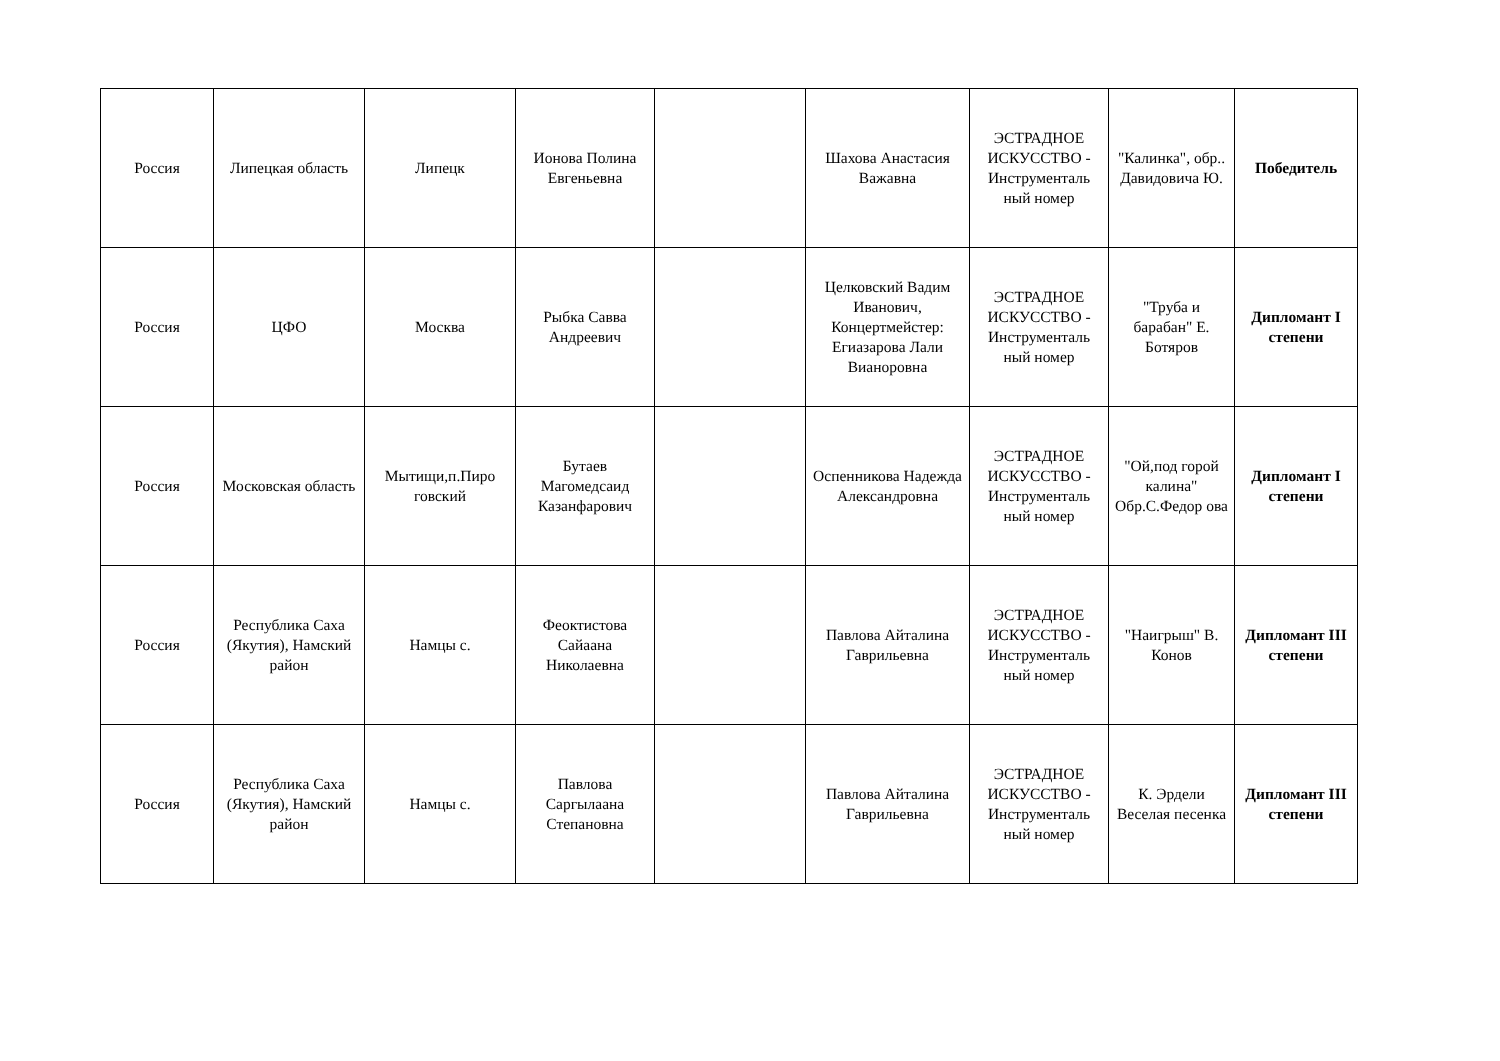| Россия | Липецкая область | Липецк | Ионова Полина Евгеньевна | | Шахова Анастасия Важавна | ЭСТРАДНОЕ ИСКУССТВО - Инструменталь ный номер | "Калинка", обр.. Давидовича Ю. | Победитель |
| Россия | ЦФО | Москва | Рыбка Савва Андреевич | | Целковский Вадим Иванович, Концертмейстер: Егиазарова Лали Вианоровна | ЭСТРАДНОЕ ИСКУССТВО - Инструменталь ный номер | "Труба и барабан" Е. Ботяров | Дипломант I степени |
| Россия | Московская область | Мытищи,п.Пиро говский | Бутаев Магомедсаид Казанфарович | | Оспенникова Надежда Александровна | ЭСТРАДНОЕ ИСКУССТВО - Инструменталь ный номер | "Ой,под горой калина" Обр.С.Федор ова | Дипломант I степени |
| Россия | Республика Саха (Якутия), Намский район | Намцы с. | Феоктистова Сайаана Николаевна | | Павлова Айталина Гаврильевна | ЭСТРАДНОЕ ИСКУССТВО - Инструменталь ный номер | "Наигрыш" В. Конов | Дипломант III степени |
| Россия | Республика Саха (Якутия), Намский район | Намцы с. | Павлова Саргылаана Степановна | | Павлова Айталина Гаврильевна | ЭСТРАДНОЕ ИСКУССТВО - Инструменталь ный номер | К. Эрдели Веселая песенка | Дипломант III степени |